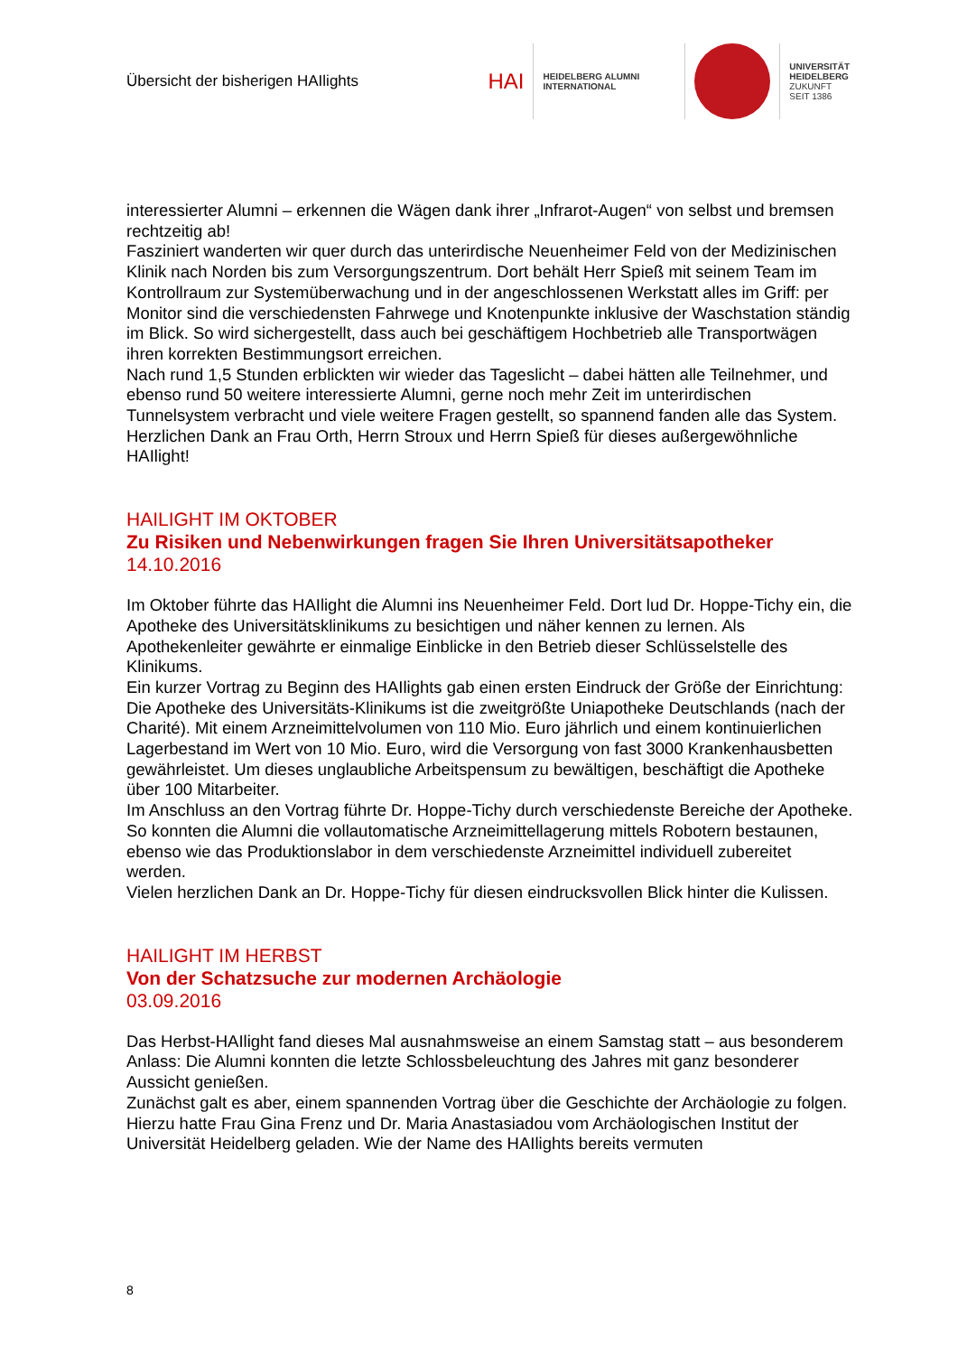Übersicht der bisherigen HAIlights
HAI
HEIDELBERG ALUMNI
INTERNATIONAL
UNIVERSITÄT
HEIDELBERG
ZUKUNFT
SEIT 1386
interessierter Alumni – erkennen die Wägen dank ihrer „Infrarot-Augen“ von selbst und bremsen rechtzeitig ab!
Fasziniert wanderten wir quer durch das unterirdische Neuenheimer Feld von der Medizinischen Klinik nach Norden bis zum Versorgungszentrum. Dort behält Herr Spieß mit seinem Team im Kontrollraum zur Systemüberwachung und in der angeschlossenen Werkstatt alles im Griff: per Monitor sind die verschiedensten Fahrwege und Knotenpunkte inklusive der Waschstation ständig im Blick. So wird sichergestellt, dass auch bei geschäftigem Hochbetrieb alle Transportwägen ihren korrekten Bestimmungsort erreichen.
Nach rund 1,5 Stunden erblickten wir wieder das Tageslicht – dabei hätten alle Teilnehmer, und ebenso rund 50 weitere interessierte Alumni, gerne noch mehr Zeit im unterirdischen Tunnelsystem verbracht und viele weitere Fragen gestellt, so spannend fanden alle das System.
Herzlichen Dank an Frau Orth, Herrn Stroux und Herrn Spieß für dieses außergewöhnliche HAIlight!
HAILIGHT IM OKTOBER
Zu Risiken und Nebenwirkungen fragen Sie Ihren Universitätsapotheker
14.10.2016
Im Oktober führte das HAIlight die Alumni ins Neuenheimer Feld. Dort lud Dr. Hoppe-Tichy ein, die Apotheke des Universitätsklinikums zu besichtigen und näher kennen zu lernen. Als Apothekenleiter gewährte er einmalige Einblicke in den Betrieb dieser Schlüsselstelle des Klinikums.
Ein kurzer Vortrag zu Beginn des HAIlights gab einen ersten Eindruck der Größe der Einrichtung: Die Apotheke des Universitäts-Klinikums ist die zweitgrößte Uniapotheke Deutschlands (nach der Charité). Mit einem Arzneimittelvolumen von 110 Mio. Euro jährlich und einem kontinuierlichen Lagerbestand im Wert von 10 Mio. Euro, wird die Versorgung von fast 3000 Krankenhausbetten gewährleistet. Um dieses unglaubliche Arbeitspensum zu bewältigen, beschäftigt die Apotheke über 100 Mitarbeiter.
Im Anschluss an den Vortrag führte Dr. Hoppe-Tichy durch verschiedenste Bereiche der Apotheke. So konnten die Alumni die vollautomatische Arzneimittellagerung mittels Robotern bestaunen, ebenso wie das Produktionslabor in dem verschiedenste Arzneimittel individuell zubereitet werden.
Vielen herzlichen Dank an Dr. Hoppe-Tichy für diesen eindrucksvollen Blick hinter die Kulissen.
HAILIGHT IM HERBST
Von der Schatzsuche zur modernen Archäologie
03.09.2016
Das Herbst-HAIlight fand dieses Mal ausnahmsweise an einem Samstag statt – aus besonderem Anlass: Die Alumni konnten die letzte Schlossbeleuchtung des Jahres mit ganz besonderer Aussicht genießen.
Zunächst galt es aber, einem spannenden Vortrag über die Geschichte der Archäologie zu folgen. Hierzu hatte Frau Gina Frenz und Dr. Maria Anastasiadou vom Archäologischen Institut der Universität Heidelberg geladen. Wie der Name des HAIlights bereits vermuten
8